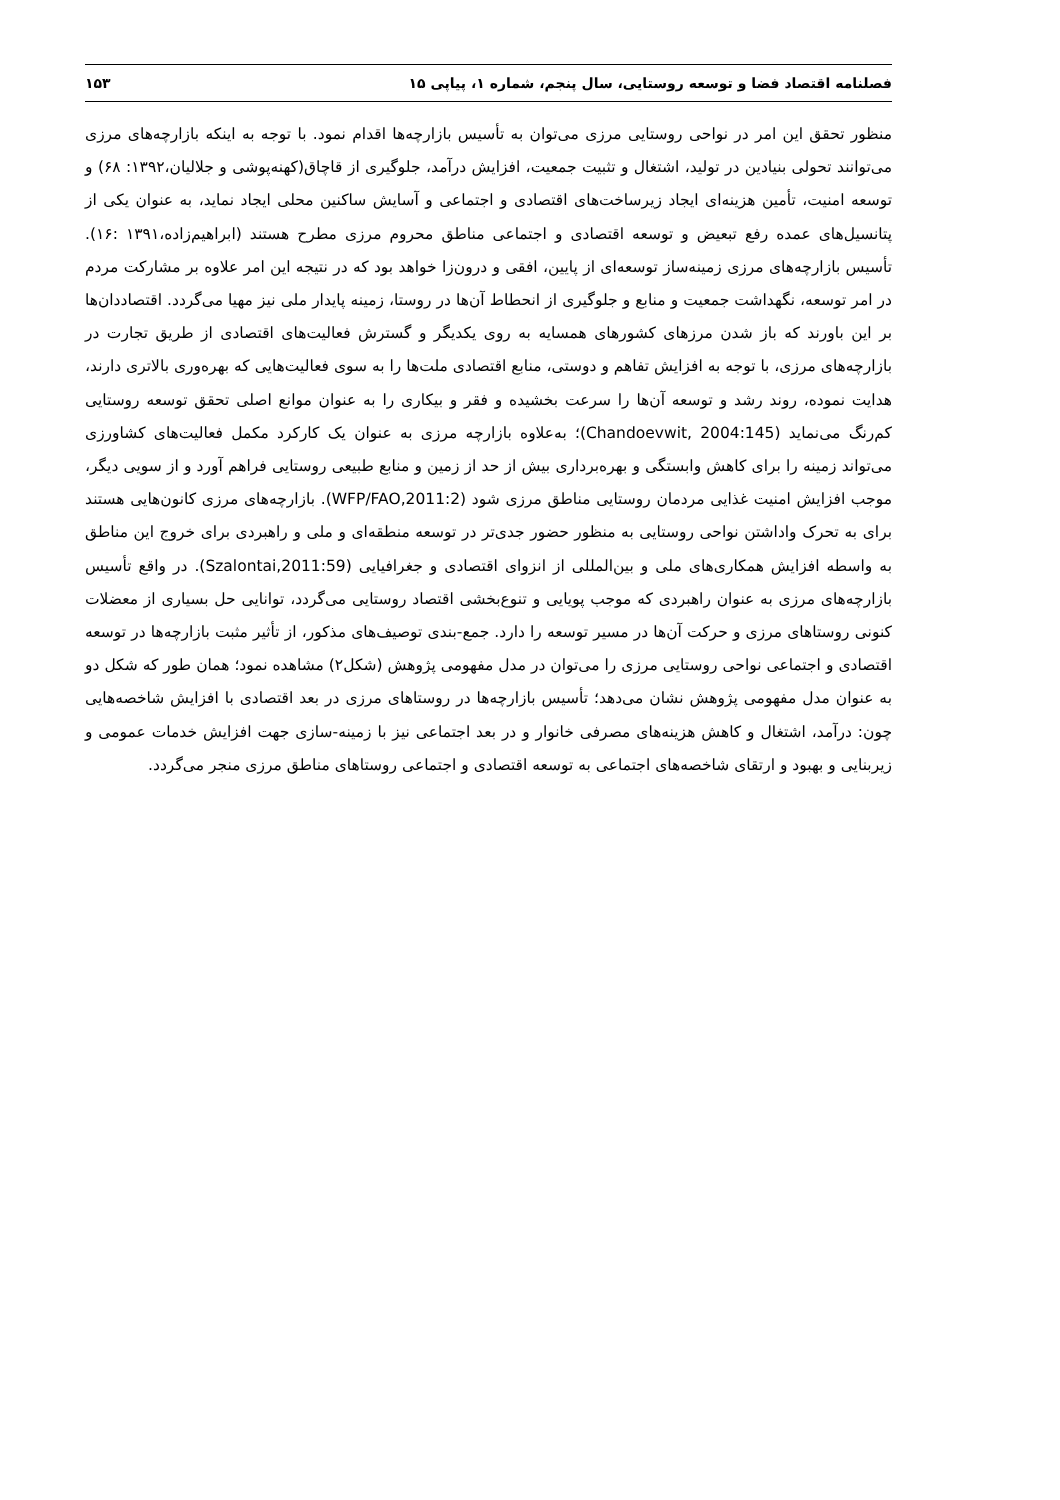فصلنامه اقتصاد فضا و توسعه روستایی، سال پنجم، شماره ۱، پیاپی ۱۵ ۱۵۳
منظور تحقق این امر در نواحی روستایی مرزی می‌توان به تأسیس بازارچه‌ها اقدام نمود. با توجه به اینکه بازارچه‌های مرزی می‌توانند تحولی بنیادین در تولید، اشتغال و تثبیت جمعیت، افزایش درآمد، جلوگیری از قاچاق(کهنه‌پوشی و جلالیان،۱۳۹۲: ۶۸) و توسعه امنیت، تأمین هزینه‌ای ایجاد زیرساخت‌های اقتصادی و اجتماعی و آسایش ساکنین محلی ایجاد نماید، به عنوان یکی از پتانسیل‌های عمده رفع تبعیض و توسعه اقتصادی و اجتماعی مناطق محروم مرزی مطرح هستند (ابراهیم‌زاده،۱۳۹۱ :۱۶). تأسیس بازارچه‌های مرزی زمینه‌ساز توسعه‌ای از پایین، افقی و درون‌زا خواهد بود که در نتیجه این امر علاوه بر مشارکت مردم در امر توسعه، نگهداشت جمعیت و منابع و جلوگیری از انحطاط آن‌ها در روستا، زمینه پایدار ملی نیز مهیا می‌گردد. اقتصاددان‌ها بر این باورند که باز شدن مرزهای کشورهای همسایه به روی یکدیگر و گسترش فعالیت‌های اقتصادی از طریق تجارت در بازارچه‌های مرزی، با توجه به افزایش تفاهم و دوستی، منابع اقتصادی ملت‌ها را به سوی فعالیت‌هایی که بهره‌وری بالاتری دارند، هدایت نموده، روند رشد و توسعه آن‌ها را سرعت بخشیده و فقر و بیکاری را به عنوان موانع اصلی تحقق توسعه روستایی کم‌رنگ می‌نماید (Chandoevwit, 2004:145)؛ به‌علاوه بازارچه مرزی به عنوان یک کارکرد مکمل فعالیت‌های کشاورزی می‌تواند زمینه را برای کاهش وابستگی و بهره‌برداری بیش از حد از زمین و منابع طبیعی روستایی فراهم آورد و از سویی دیگر، موجب افزایش امنیت غذایی مردمان روستایی مناطق مرزی شود (WFP/FAO,2011:2). بازارچه‌های مرزی کانون‌هایی هستند برای به تحرک واداشتن نواحی روستایی به منظور حضور جدی‌تر در توسعه منطقه‌ای و ملی و راهبردی برای خروج این مناطق به واسطه افزایش همکاری‌های ملی و بین‌المللی از انزوای اقتصادی و جغرافیایی (Szalontai,2011:59). در واقع تأسیس بازارچه‌های مرزی به عنوان راهبردی که موجب پویایی و تنوع‌بخشی اقتصاد روستایی می‌گردد، توانایی حل بسیاری از معضلات کنونی روستاهای مرزی و حرکت آن‌ها در مسیر توسعه را دارد. جمع-بندی توصیف‌های مذکور، از تأثیر مثبت بازارچه‌ها در توسعه اقتصادی و اجتماعی نواحی روستایی مرزی را می‌توان در مدل مفهومی پژوهش (شکل۲) مشاهده نمود؛ همان طور که شکل دو به عنوان مدل مفهومی پژوهش نشان می‌دهد؛ تأسیس بازارچه‌ها در روستاهای مرزی در بعد اقتصادی با افزایش شاخصه‌هایی چون: درآمد، اشتغال و کاهش هزینه‌های مصرفی خانوار و در بعد اجتماعی نیز با زمینه-سازی جهت افزایش خدمات عمومی و زیربنایی و بهبود و ارتقای شاخصه‌های اجتماعی به توسعه اقتصادی و اجتماعی روستاهای مناطق مرزی منجر می‌گردد.